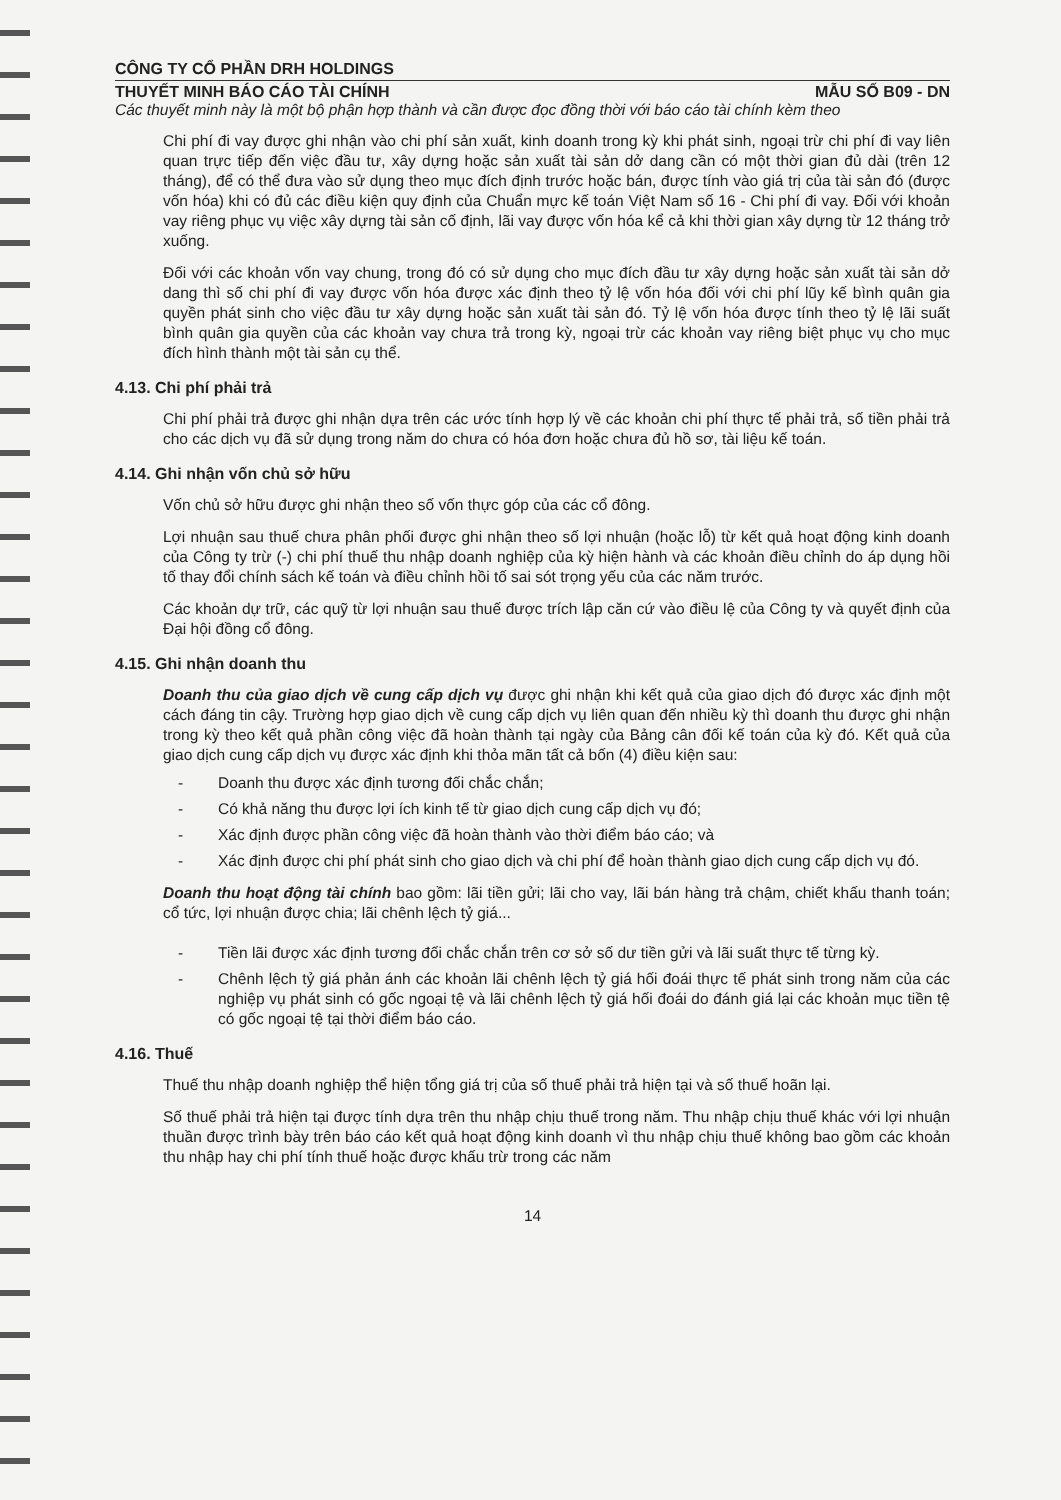CÔNG TY CỔ PHẦN DRH HOLDINGS
THUYẾT MINH BÁO CÁO TÀI CHÍNH MẪU SỐ B09 - DN
Các thuyết minh này là một bộ phận hợp thành và cần được đọc đồng thời với báo cáo tài chính kèm theo
Chi phí đi vay được ghi nhận vào chi phí sản xuất, kinh doanh trong kỳ khi phát sinh, ngoại trừ chi phí đi vay liên quan trực tiếp đến việc đầu tư, xây dựng hoặc sản xuất tài sản dở dang cần có một thời gian đủ dài (trên 12 tháng), để có thể đưa vào sử dụng theo mục đích định trước hoặc bán, được tính vào giá trị của tài sản đó (được vốn hóa) khi có đủ các điều kiện quy định của Chuẩn mực kế toán Việt Nam số 16 - Chi phí đi vay. Đối với khoản vay riêng phục vụ việc xây dựng tài sản cố định, lãi vay được vốn hóa kể cả khi thời gian xây dựng từ 12 tháng trở xuống.
Đối với các khoản vốn vay chung, trong đó có sử dụng cho mục đích đầu tư xây dựng hoặc sản xuất tài sản dở dang thì số chi phí đi vay được vốn hóa được xác định theo tỷ lệ vốn hóa đối với chi phí lũy kế bình quân gia quyền phát sinh cho việc đầu tư xây dựng hoặc sản xuất tài sản đó. Tỷ lệ vốn hóa được tính theo tỷ lệ lãi suất bình quân gia quyền của các khoản vay chưa trả trong kỳ, ngoại trừ các khoản vay riêng biệt phục vụ cho mục đích hình thành một tài sản cụ thể.
4.13. Chi phí phải trả
Chi phí phải trả được ghi nhận dựa trên các ước tính hợp lý về các khoản chi phí thực tế phải trả, số tiền phải trả cho các dịch vụ đã sử dụng trong năm do chưa có hóa đơn hoặc chưa đủ hồ sơ, tài liệu kế toán.
4.14. Ghi nhận vốn chủ sở hữu
Vốn chủ sở hữu được ghi nhận theo số vốn thực góp của các cổ đông.
Lợi nhuận sau thuế chưa phân phối được ghi nhận theo số lợi nhuận (hoặc lỗ) từ kết quả hoạt động kinh doanh của Công ty trừ (-) chi phí thuế thu nhập doanh nghiệp của kỳ hiện hành và các khoản điều chỉnh do áp dụng hồi tố thay đổi chính sách kế toán và điều chỉnh hồi tố sai sót trọng yếu của các năm trước.
Các khoản dự trữ, các quỹ từ lợi nhuận sau thuế được trích lập căn cứ vào điều lệ của Công ty và quyết định của Đại hội đồng cổ đông.
4.15. Ghi nhận doanh thu
Doanh thu của giao dịch về cung cấp dịch vụ được ghi nhận khi kết quả của giao dịch đó được xác định một cách đáng tin cậy. Trường hợp giao dịch về cung cấp dịch vụ liên quan đến nhiều kỳ thì doanh thu được ghi nhận trong kỳ theo kết quả phần công việc đã hoàn thành tại ngày của Bảng cân đối kế toán của kỳ đó. Kết quả của giao dịch cung cấp dịch vụ được xác định khi thỏa mãn tất cả bốn (4) điều kiện sau:
- Doanh thu được xác định tương đối chắc chắn;
- Có khả năng thu được lợi ích kinh tế từ giao dịch cung cấp dịch vụ đó;
- Xác định được phần công việc đã hoàn thành vào thời điểm báo cáo; và
- Xác định được chi phí phát sinh cho giao dịch và chi phí để hoàn thành giao dịch cung cấp dịch vụ đó.
Doanh thu hoạt động tài chính bao gồm: lãi tiền gửi; lãi cho vay, lãi bán hàng trả chậm, chiết khấu thanh toán; cổ tức, lợi nhuận được chia; lãi chênh lệch tỷ giá...
- Tiền lãi được xác định tương đối chắc chắn trên cơ sở số dư tiền gửi và lãi suất thực tế từng kỳ.
- Chênh lệch tỷ giá phản ánh các khoản lãi chênh lệch tỷ giá hối đoái thực tế phát sinh trong năm của các nghiệp vụ phát sinh có gốc ngoại tệ và lãi chênh lệch tỷ giá hối đoái do đánh giá lại các khoản mục tiền tệ có gốc ngoại tệ tại thời điểm báo cáo.
4.16. Thuế
Thuế thu nhập doanh nghiệp thể hiện tổng giá trị của số thuế phải trả hiện tại và số thuế hoãn lại.
Số thuế phải trả hiện tại được tính dựa trên thu nhập chịu thuế trong năm. Thu nhập chịu thuế khác với lợi nhuận thuần được trình bày trên báo cáo kết quả hoạt động kinh doanh vì thu nhập chịu thuế không bao gồm các khoản thu nhập hay chi phí tính thuế hoặc được khấu trừ trong các năm
14